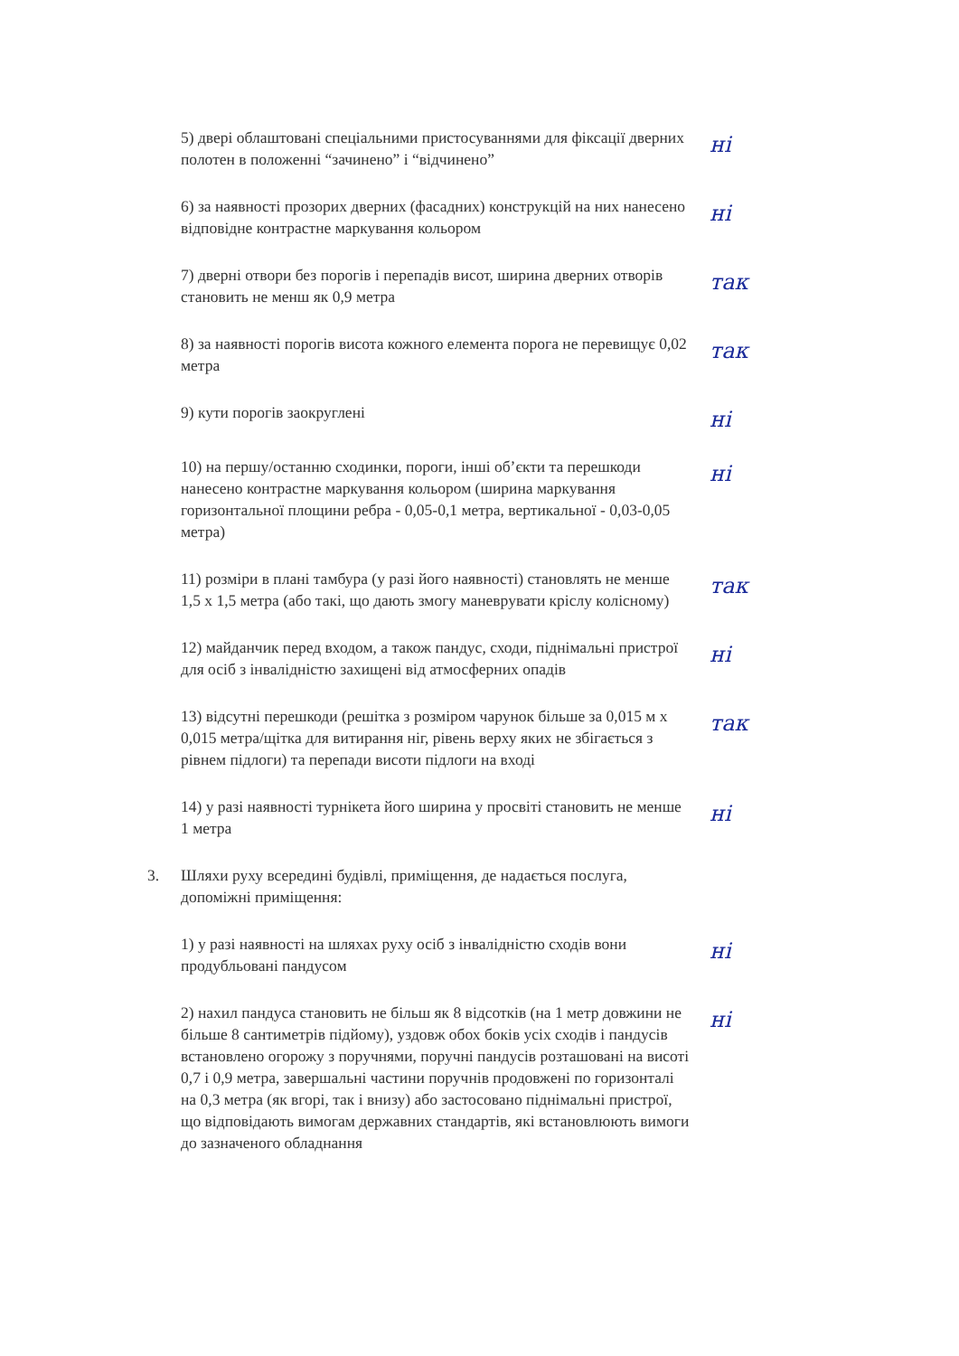5) двері облаштовані спеціальними пристосуваннями для фіксації дверних полотен в положенні “зачинено” і “відчинено”
ні
6) за наявності прозорих дверних (фасадних) конструкцій на них нанесено відповідне контрастне маркування кольором
ні
7) дверні отвори без порогів і перепадів висот, ширина дверних отворів становить не менш як 0,9 метра
так
8) за наявності порогів висота кожного елемента порога не перевищує 0,02 метра
так
9) кути порогів заокруглені
ні
10) на першу/останню сходинки, пороги, інші об’єкти та перешкоди нанесено контрастне маркування кольором (ширина маркування горизонтальної площини ребра - 0,05-0,1 метра, вертикальної - 0,03-0,05 метра)
ні
11) розміри в плані тамбура (у разі його наявності) становлять не менше 1,5 х 1,5 метра (або такі, що дають змогу маневрувати кріслу колісному)
так
12) майданчик перед входом, а також пандус, сходи, піднімальні пристрої для осіб з інвалідністю захищені від атмосферних опадів
ні
13) відсутні перешкоди (решітка з розміром чарунок більше за 0,015 м х 0,015 метра/щітка для витирання ніг, рівень верху яких не збігається з рівнем підлоги) та перепади висоти підлоги на вході
так
14) у разі наявності турнікета його ширина у просвіті становить не менше 1 метра
ні
3. Шляхи руху всередині будівлі, приміщення, де надається послуга, допоміжні приміщення:
1) у разі наявності на шляхах руху осіб з інвалідністю сходів вони продубльовані пандусом
ні
2) нахил пандуса становить не більш як 8 відсотків (на 1 метр довжини не більше 8 сантиметрів підйому), уздовж обох боків усіх сходів і пандусів встановлено огорожу з поручнями, поручні пандусів розташовані на висоті 0,7 і 0,9 метра, завершальні частини поручнів продовжені по горизонталі на 0,3 метра (як вгорі, так і внизу) або застосовано піднімальні пристрої, що відповідають вимогам державних стандартів, які встановлюють вимоги до зазначеного обладнання
ні